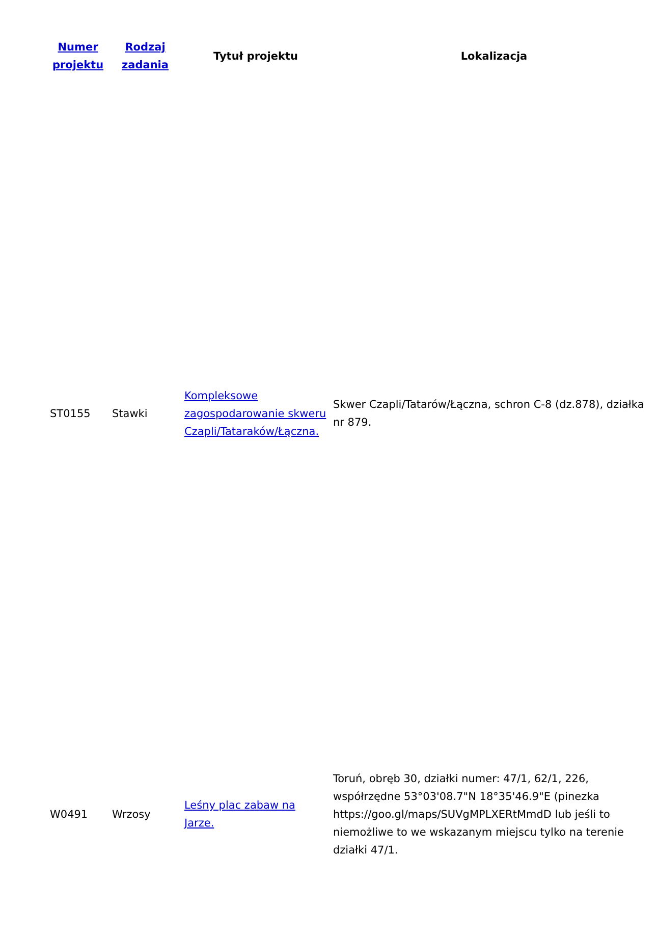| Numer projektu | Rodzaj zadania | Tytuł projektu | Lokalizacja |
| --- | --- | --- | --- |
| ST0155 | Stawki | Kompleksowe zagospodarowanie skweru Czapli/Tataraków/Łączna. | Skwer Czapli/Tatarów/Łączna, schron C-8 (dz.878), działka nr 879. |
| W0491 | Wrzosy | Leśny plac zabaw na Jarze. | Toruń, obręb 30, działki numer: 47/1, 62/1, 226, współrzędne 53°03'08.7"N 18°35'46.9"E (pinezka https://goo.gl/maps/SUVgMPLXERtMmdD lub jeśli to niemożliwe to we wskazanym miejscu tylko na terenie działki 47/1. |